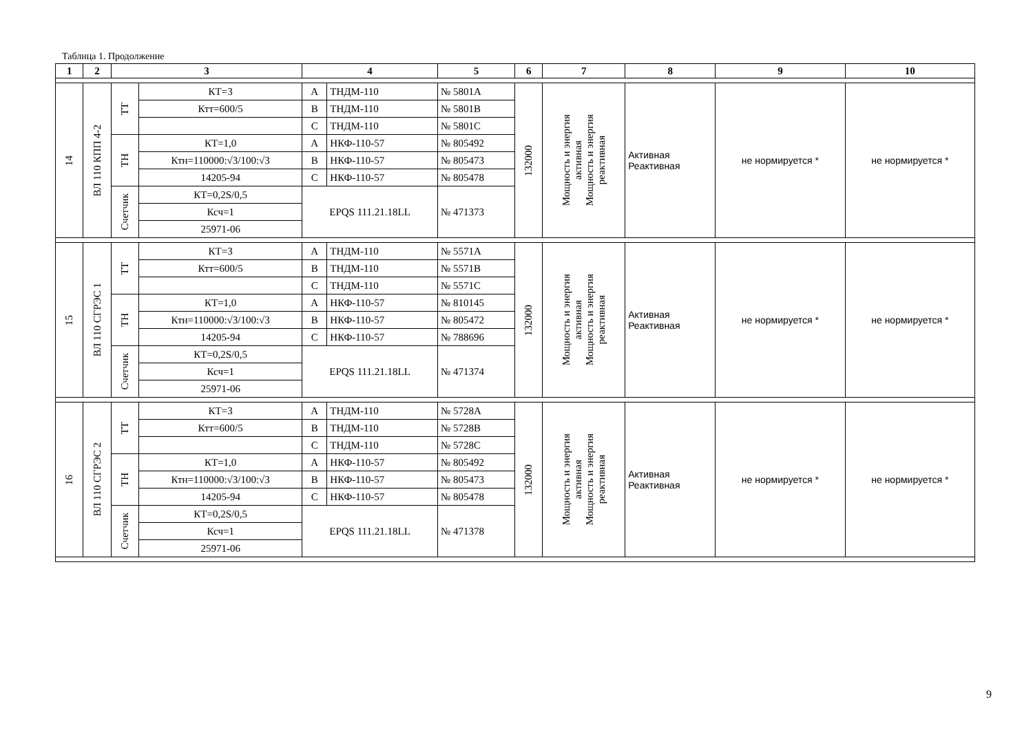Таблица 1. Продолжение
| 1 | 2 | 3 | | 4 | | 5 | 6 | 7 | 8 | 9 | 10 |
| --- | --- | --- | --- | --- | --- | --- | --- | --- | --- | --- | --- |
| 14 | ВЛ 110 КПП 4-2 | ТТ | КТ=3 | A | ТНДМ-110 | № 5801A | 132000 | Мощность и энергия активная Мощность и энергия реактивная | Активная Реактивная | не нормируется * | не нормируется * |
| | | | Ктт=600/5 | B | ТНДМ-110 | № 5801B | | | | | |
| | | | | C | ТНДМ-110 | № 5801C | | | | | |
| | | ТН | КТ=1,0 | A | НКФ-110-57 | № 805492 | | | | | |
| | | | Ктн=110000:√3/100:√3 | B | НКФ-110-57 | № 805473 | | | | | |
| | | | 14205-94 | C | НКФ-110-57 | № 805478 | | | | | |
| | | Счетчик | КТ=0,2S/0,5 | EPQS 111.21.18LL | | № 471373 | | | | | |
| | | | Ксч=1 | | | | | | | | |
| | | | 25971-06 | | | | | | | | |
| 15 | ВЛ 110 СГРЭС 1 | ТТ | КТ=3 | A | ТНДМ-110 | № 5571A | 132000 | Мощность и энергия активная Мощность и энергия реактивная | Активная Реактивная | не нормируется * | не нормируется * |
| | | | Ктт=600/5 | B | ТНДМ-110 | № 5571B | | | | | |
| | | | | C | ТНДМ-110 | № 5571C | | | | | |
| | | ТН | КТ=1,0 | A | НКФ-110-57 | № 810145 | | | | | |
| | | | Ктн=110000:√3/100:√3 | B | НКФ-110-57 | № 805472 | | | | | |
| | | | 14205-94 | C | НКФ-110-57 | № 788696 | | | | | |
| | | Счетчик | КТ=0,2S/0,5 | EPQS 111.21.18LL | | № 471374 | | | | | |
| | | | Ксч=1 | | | | | | | | |
| | | | 25971-06 | | | | | | | | |
| 16 | ВЛ 110 СГРЭС 2 | ТТ | КТ=3 | A | ТНДМ-110 | № 5728A | 132000 | Мощность и энергия активная Мощность и энергия реактивная | Активная Реактивная | не нормируется * | не нормируется * |
| | | | Ктт=600/5 | B | ТНДМ-110 | № 5728B | | | | | |
| | | | | C | ТНДМ-110 | № 5728C | | | | | |
| | | ТН | КТ=1,0 | A | НКФ-110-57 | № 805492 | | | | | |
| | | | Ктн=110000:√3/100:√3 | B | НКФ-110-57 | № 805473 | | | | | |
| | | | 14205-94 | C | НКФ-110-57 | № 805478 | | | | | |
| | | Счетчик | КТ=0,2S/0,5 | EPQS 111.21.18LL | | № 471378 | | | | | |
| | | | Ксч=1 | | | | | | | | |
| | | | 25971-06 | | | | | | | | |
9